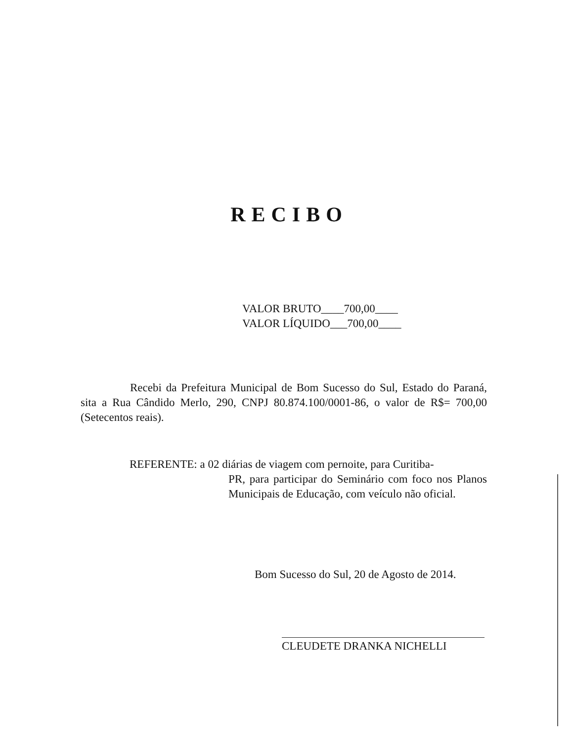RECIBO
VALOR BRUTO____700,00____
VALOR LÍQUIDO___700,00____
Recebi da Prefeitura Municipal de Bom Sucesso do Sul, Estado do Paraná, sita a Rua Cândido Merlo, 290, CNPJ 80.874.100/0001-86, o valor de R$= 700,00 (Setecentos reais).
REFERENTE: a 02 diárias de viagem com pernoite, para Curitiba-
PR, para participar do Seminário com foco nos Planos Municipais de Educação, com veículo não oficial.
Bom Sucesso do Sul, 20 de Agosto de 2014.
CLEUDETE DRANKA NICHELLI